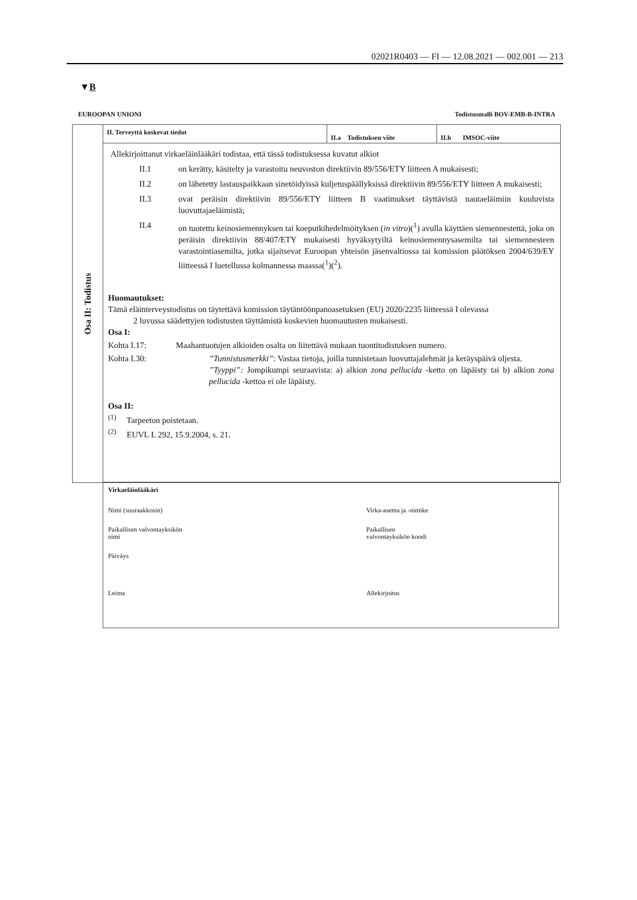02021R0403 — FI — 12.08.2021 — 002.001 — 213
▼B
EUROOPAN UNIONI Todistusmalli BOV-EMB-B-INTRA
Osa II: Todistus
II. Terveyttä koskevat tiedot
II.a Todistuksen viite II.b IMSOC-viite
Allekirjoittanut virkaeläinlääkäri todistaa, että tässä todistuksessa kuvatut alkiot
II.1 on kerätty, käsitelty ja varastoitu neuvoston direktiivin 89/556/ETY liitteen A mukaisesti;
II.2 on lähetetty lastauspaikkaan sinetöidyissä kuljetuspäällyksissä direktiivin 89/556/ETY liitteen A mukaisesti;
II.3 ovat peräisin direktiivin 89/556/ETY liitteen B vaatimukset täyttävistä nautaeläimiin kuuluvista luovuttajaeläimistä;
II.4 on tuotettu keinosiemennyksen tai koeputkihedelmöityksen (in vitro)(<sup>1</sup>) avulla käyttäen siemennestettä, joka on peräisin direktiivin 88/407/ETY mukaisesti hyväksytyiltä keinosiemennysasemilta tai siemennesteen varastointiasemilta, jotka sijaitsevat Euroopan yhteisön jäsenvaltiossa tai komission päätöksen 2004/639/EY liitteessä I luetellussa kolmannessa maassa(<sup>1</sup>)(<sup>2</sup>).
Huomautukset:
Tämä eläinterveystodistus on täytettävä komission täytäntöönpanoasetuksen (EU) 2020/2235 liitteessä I olevassa
2 luvussa säädettyjen todistusten täyttämistä koskevien huomautusten mukaisesti.
Osa I:
Kohta I.17: Maahantuotujen alkioiden osalta on liitettävä mukaan tuontitodistuksen numero.
Kohta I.30:”Tunnistusmerkki”: Vastaa tietoja, joilla tunnistetaan luovuttajalehmät ja keräyspäivä oljesta.
”Tyyppi”: Jompikumpi seuraavista: a) alkion zona pellucida -ketto on läpäisty tai b) alkion zona pellucida -kettoa ei ole läpäisty.
Osa II:
<sup>(1)</sup> Tarpeeton poistetaan.
<sup>(2)</sup> EUVL L 292, 15.9.2004, s. 21.
Virkaeläinlääkäri
Nimi (suuraakkosin) Virka-asema ja -nimike Paikallisen valvontayksikön
nimi Paikallisen
valvontayksikön koodi Päiväys Leima Allekirjoitus